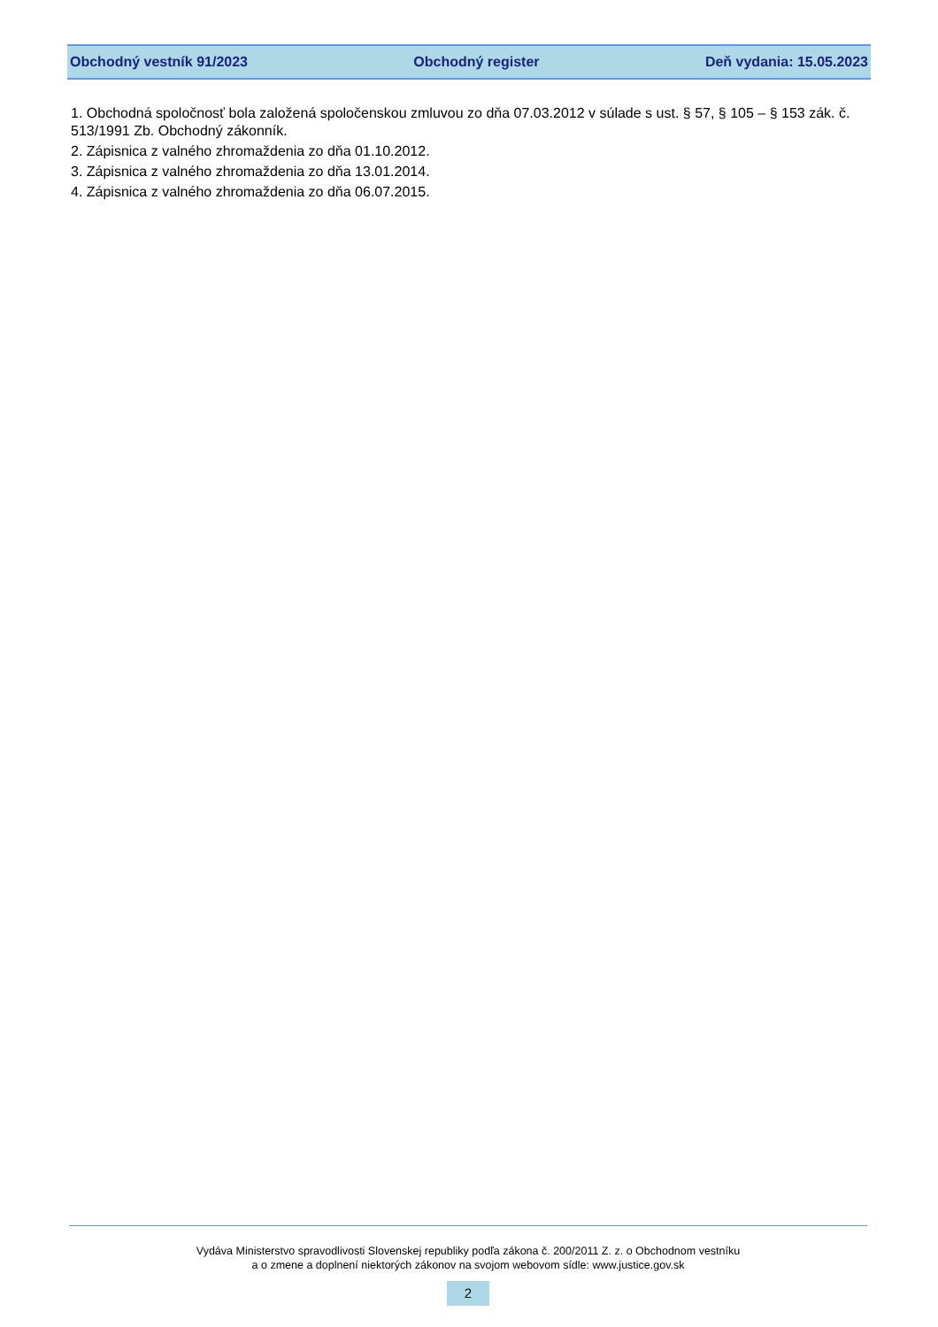Obchodný vestník 91/2023 Obchodný register Deň vydania: 15.05.2023
1. Obchodná spoločnosť bola založená spoločenskou zmluvou zo dňa 07.03.2012 v súlade s ust. § 57, § 105 – § 153 zák. č. 513/1991 Zb. Obchodný zákonník.
2. Zápisnica z valného zhromaždenia zo dňa 01.10.2012.
3. Zápisnica z valného zhromaždenia zo dňa 13.01.2014.
4. Zápisnica z valného zhromaždenia zo dňa 06.07.2015.
Vydáva Ministerstvo spravodlivosti Slovenskej republiky podľa zákona č. 200/2011 Z. z. o Obchodnom vestníku
a o zmene a doplnení niektorých zákonov na svojom webovom sídle: www.justice.gov.sk
2